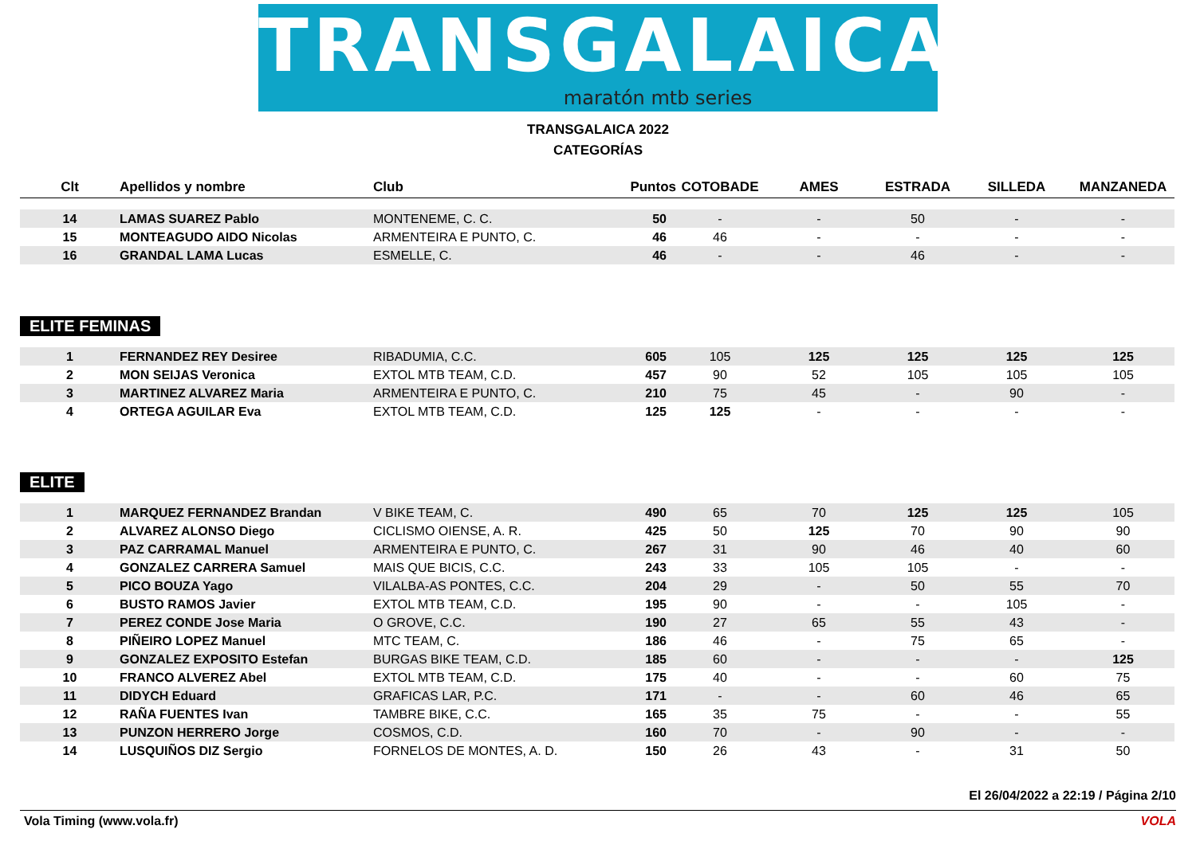TRANSGALAICA
maratón mtb series
TRANSGALAICA 2022
CATEGORÍAS
| Clt | Apellidos y nombre | Club | Puntos | COTOBADE | AMES | ESTRADA | SILLEDA | MANZANEDA |
| --- | --- | --- | --- | --- | --- | --- | --- | --- |
| 14 | LAMAS SUAREZ Pablo | MONTENEME, C. C. | 50 | - | - | 50 | - | - |
| 15 | MONTEAGUDO AIDO Nicolas | ARMENTEIRA E PUNTO, C. | 46 | 46 | - | - | - | - |
| 16 | GRANDAL LAMA Lucas | ESMELLE, C. | 46 | - | - | 46 | - | - |
ELITE FEMINAS
| 1 | FERNANDEZ REY Desiree | RIBADUMIA, C.C. | 605 | 105 | 125 | 125 | 125 | 125 |
| 2 | MON SEIJAS Veronica | EXTOL MTB TEAM, C.D. | 457 | 90 | 52 | 105 | 105 | 105 |
| 3 | MARTINEZ ALVAREZ Maria | ARMENTEIRA E PUNTO, C. | 210 | 75 | 45 | - | 90 | - |
| 4 | ORTEGA AGUILAR Eva | EXTOL MTB TEAM, C.D. | 125 | 125 | - | - | - | - |
ELITE
| 1 | MARQUEZ FERNANDEZ Brandan | V BIKE TEAM, C. | 490 | 65 | 70 | 125 | 125 | 105 |
| 2 | ALVAREZ ALONSO Diego | CICLISMO OIENSE, A. R. | 425 | 50 | 125 | 70 | 90 | 90 |
| 3 | PAZ CARRAMAL Manuel | ARMENTEIRA E PUNTO, C. | 267 | 31 | 90 | 46 | 40 | 60 |
| 4 | GONZALEZ CARRERA Samuel | MAIS QUE BICIS, C.C. | 243 | 33 | 105 | 105 | - | - |
| 5 | PICO BOUZA Yago | VILALBA-AS PONTES, C.C. | 204 | 29 | - | 50 | 55 | 70 |
| 6 | BUSTO RAMOS Javier | EXTOL MTB TEAM, C.D. | 195 | 90 | - | - | 105 | - |
| 7 | PEREZ CONDE Jose Maria | O GROVE, C.C. | 190 | 27 | 65 | 55 | 43 | - |
| 8 | PIÑEIRO LOPEZ Manuel | MTC TEAM, C. | 186 | 46 | - | 75 | 65 | - |
| 9 | GONZALEZ EXPOSITO Estefan | BURGAS BIKE TEAM, C.D. | 185 | 60 | - | - | - | 125 |
| 10 | FRANCO ALVEREZ Abel | EXTOL MTB TEAM, C.D. | 175 | 40 | - | - | 60 | 75 |
| 11 | DIDYCH Eduard | GRAFICAS LAR, P.C. | 171 | - | - | 60 | 46 | 65 |
| 12 | RAÑA FUENTES Ivan | TAMBRE BIKE, C.C. | 165 | 35 | 75 | - | - | 55 |
| 13 | PUNZON HERRERO Jorge | COSMOS, C.D. | 160 | 70 | - | 90 | - | - |
| 14 | LUSQUIÑOS DIZ Sergio | FORNELOS DE MONTES, A. D. | 150 | 26 | 43 | - | 31 | 50 |
El 26/04/2022 a 22:19 / Página 2/10
Vola Timing (www.vola.fr) VOLA